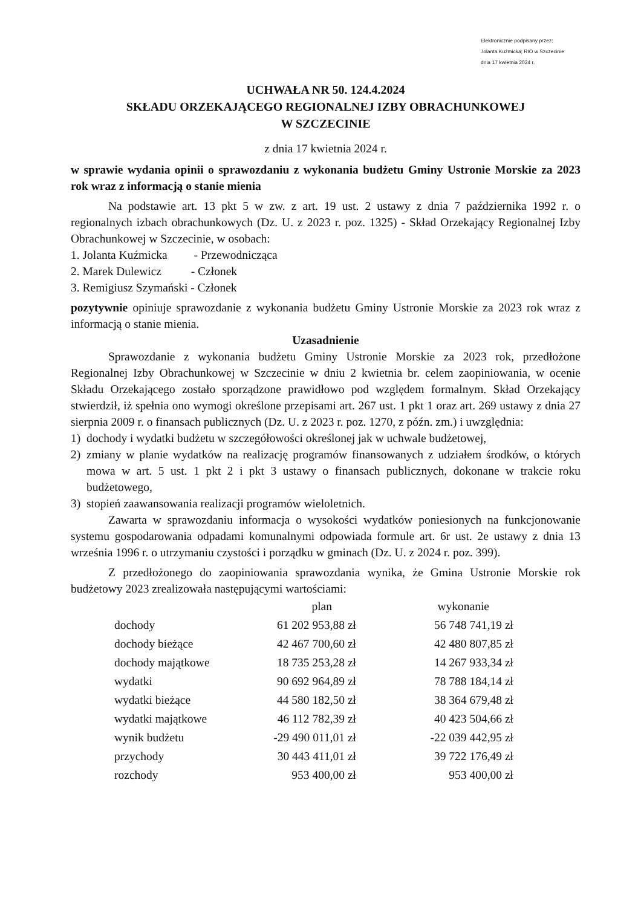Elektronicznie podpisany przez:
Jolanta Kuźmicka; RIO w Szczecinie
dnia 17 kwietnia 2024 r.
UCHWAŁA NR 50. 124.4.2024
SKŁADU ORZEKAJĄCEGO REGIONALNEJ IZBY OBRACHUNKOWEJ
W SZCZECINIE
z dnia 17 kwietnia 2024 r.
w sprawie wydania opinii o sprawozdaniu z wykonania budżetu Gminy Ustronie Morskie za 2023 rok wraz z informacją o stanie mienia
Na podstawie art. 13 pkt 5 w zw. z art. 19 ust. 2 ustawy z dnia 7 października 1992 r. o regionalnych izbach obrachunkowych (Dz. U. z 2023 r. poz. 1325) - Skład Orzekający Regionalnej Izby Obrachunkowej w Szczecinie, w osobach:
1. Jolanta Kuźmicka - Przewodnicząca
2. Marek Dulewicz - Członek
3. Remigiusz Szymański - Członek
pozytywnie opiniuje sprawozdanie z wykonania budżetu Gminy Ustronie Morskie za 2023 rok wraz z informacją o stanie mienia.
Uzasadnienie
Sprawozdanie z wykonania budżetu Gminy Ustronie Morskie za 2023 rok, przedłożone Regionalnej Izby Obrachunkowej w Szczecinie w dniu 2 kwietnia br. celem zaopiniowania, w ocenie Składu Orzekającego zostało sporządzone prawidłowo pod względem formalnym. Skład Orzekający stwierdził, iż spełnia ono wymogi określone przepisami art. 267 ust. 1 pkt 1 oraz art. 269 ustawy z dnia 27 sierpnia 2009 r. o finansach publicznych (Dz. U. z 2023 r. poz. 1270, z późn. zm.) i uwzględnia:
1) dochody i wydatki budżetu w szczegółowości określonej jak w uchwale budżetowej,
2) zmiany w planie wydatków na realizację programów finansowanych z udziałem środków, o których mowa w art. 5 ust. 1 pkt 2 i pkt 3 ustawy o finansach publicznych, dokonane w trakcie roku budżetowego,
3) stopień zaawansowania realizacji programów wieloletnich.
Zawarta w sprawozdaniu informacja o wysokości wydatków poniesionych na funkcjonowanie systemu gospodarowania odpadami komunalnymi odpowiada formule art. 6r ust. 2e ustawy z dnia 13 września 1996 r. o utrzymaniu czystości i porządku w gminach (Dz. U. z 2024 r. poz. 399).
Z przedłożonego do zaopiniowania sprawozdania wynika, że Gmina Ustronie Morskie rok budżetowy 2023 zrealizowała następującymi wartościami:
| | plan | wykonanie |
| --- | --- | --- |
| dochody | 61 202 953,88 zł | 56 748 741,19 zł |
| dochody bieżące | 42 467 700,60 zł | 42 480 807,85 zł |
| dochody majątkowe | 18 735 253,28 zł | 14 267 933,34 zł |
| wydatki | 90 692 964,89 zł | 78 788 184,14 zł |
| wydatki bieżące | 44 580 182,50 zł | 38 364 679,48 zł |
| wydatki majątkowe | 46 112 782,39 zł | 40 423 504,66 zł |
| wynik budżetu | -29 490 011,01 zł | -22 039 442,95 zł |
| przychody | 30 443 411,01 zł | 39 722 176,49 zł |
| rozchody | 953 400,00 zł | 953 400,00 zł |